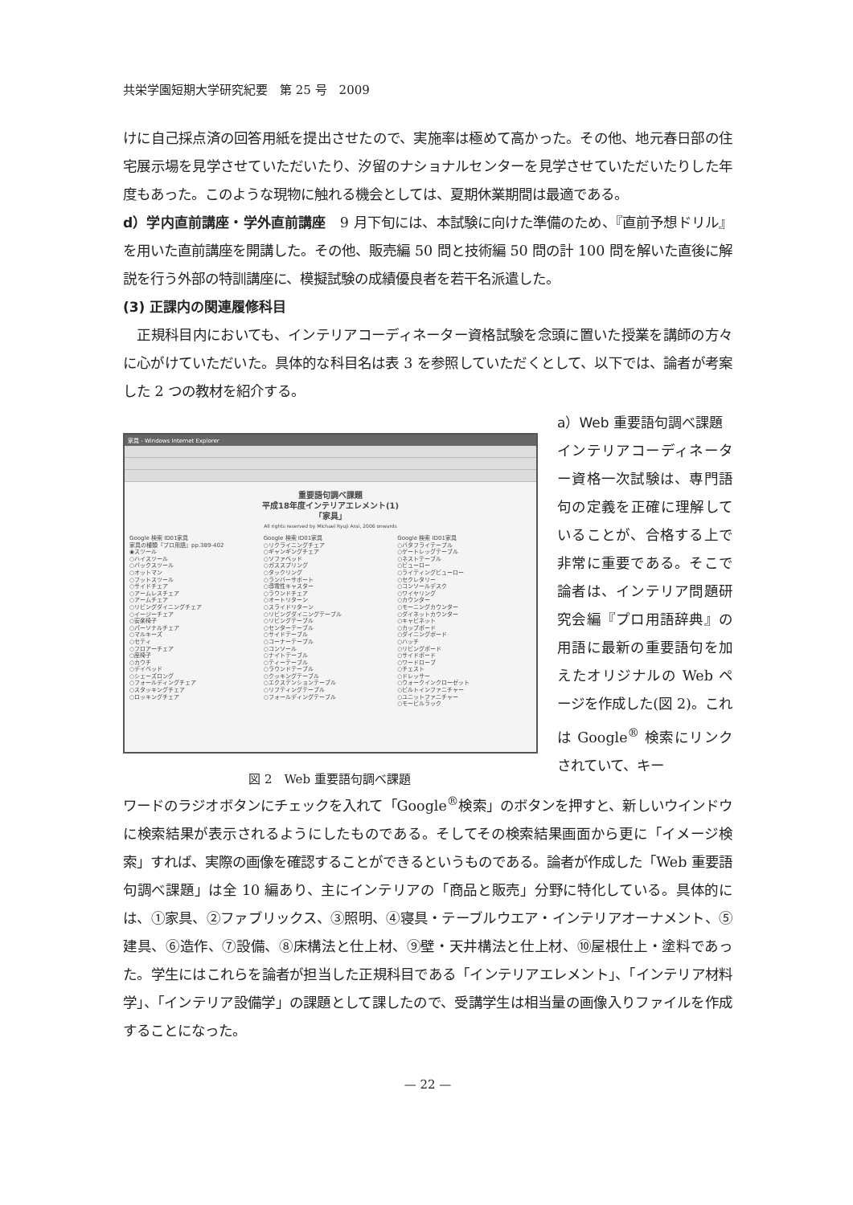共栄学園短期大学研究紀要　第 25 号　2009
けに自己採点済の回答用紙を提出させたので、実施率は極めて高かった。その他、地元春日部の住宅展示場を見学させていただいたり、汐留のナショナルセンターを見学させていただいたりした年度もあった。このような現物に触れる機会としては、夏期休業期間は最適である。
d）学内直前講座・学外直前講座　9 月下旬には、本試験に向けた準備のため、『直前予想ドリル』を用いた直前講座を開講した。その他、販売編 50 問と技術編 50 問の計 100 問を解いた直後に解説を行う外部の特訓講座に、模擬試験の成績優良者を若干名派遣した。
(3) 正課内の関連履修科目
　正規科目内においても、インテリアコーディネーター資格試験を念頭に置いた授業を講師の方々に心がけていただいた。具体的な科目名は表 3 を参照していただくとして、以下では、論者が考案した 2 つの教材を紹介する。
家具 - Windows Internet Explorer
重要語句調べ課題
平成18年度インテリアエレメント(1)
「家具」
All rights reserved by Michael Ryuji Arai, 2006 onwards
Google 検索 ID01家具
家具の種類『プロ用語』pp.389-402
◉スツール
○ハイスツール
○バックスツール
○オットマン
○フットスツール
○サイドチェア
○アームレスチェア
○アームチェア
○リビングダイニングチェア
○イージーチェア
○安楽椅子
○パーソナルチェア
○マルキーズ
○セティ
○フロアーチェア
○座椅子
○カウチ
○デイベッド
○シェーズロング
○フォールディングチェア
○スタッキングチェア
○ロッキングチェア
Google 検索 ID01家具
○リクライニングチェア
○ギャンギングチェア
○ソファベッド
○ガススプリング
○タックリング
○ランバーサポート
○導電性キャスター
○ラウンドチェア
○オートリターン
○スライドリターン
○リビングダイニングテーブル
○リビングテーブル
○センターテーブル
○サイドテーブル
○コーナーテーブル
○コンソール
○ナイトテーブル
○ティーテーブル
○ラウンドテーブル
○クッキングテーブル
○エクステンションテーブル
○リフティングテーブル
○フォールディングテーブル
Google 検索 ID01家具
○バタフライテーブル
○ゲートレッグテーブル
○ネストテーブル
○ビューロー
○ライティングビューロー
○セクレタリー
○コンソールデスク
○ワイヤリング
○カウンター
○モーニングカウンター
○ダイネットカウンター
○キャビネット
○カップボード
○ダイニングボード
○ハッチ
○リビングボード
○サイドボード
○ワードローブ
○チェスト
○ドレッサー
○ウォークインクローゼット
○ビルトインファニチャー
○ユニットファニチャー
○モービルラック
図 2　Web 重要語句調べ課題
a）Web 重要語句調べ課題　インテリアコーディネーター資格一次試験は、専門語句の定義を正確に理解していることが、合格する上で非常に重要である。そこで論者は、インテリア問題研究会編『プロ用語辞典』の用語に最新の重要語句を加えたオリジナルの Web ページを作成した(図 2)。これは Google<sup>®</sup> 検索にリンクされていて、キー
ワードのラジオボタンにチェックを入れて「Google<sup>®</sup>検索」のボタンを押すと、新しいウインドウに検索結果が表示されるようにしたものである。そしてその検索結果画面から更に「イメージ検索」すれば、実際の画像を確認することができるというものである。論者が作成した「Web 重要語句調べ課題」は全 10 編あり、主にインテリアの「商品と販売」分野に特化している。具体的には、①家具、②ファブリックス、③照明、④寝具・テーブルウエア・インテリアオーナメント、⑤建具、⑥造作、⑦設備、⑧床構法と仕上材、⑨壁・天井構法と仕上材、⑩屋根仕上・塗料であった。学生にはこれらを論者が担当した正規科目である「インテリアエレメント」、「インテリア材料学」、「インテリア設備学」の課題として課したので、受講学生は相当量の画像入りファイルを作成することになった。
— 22 —